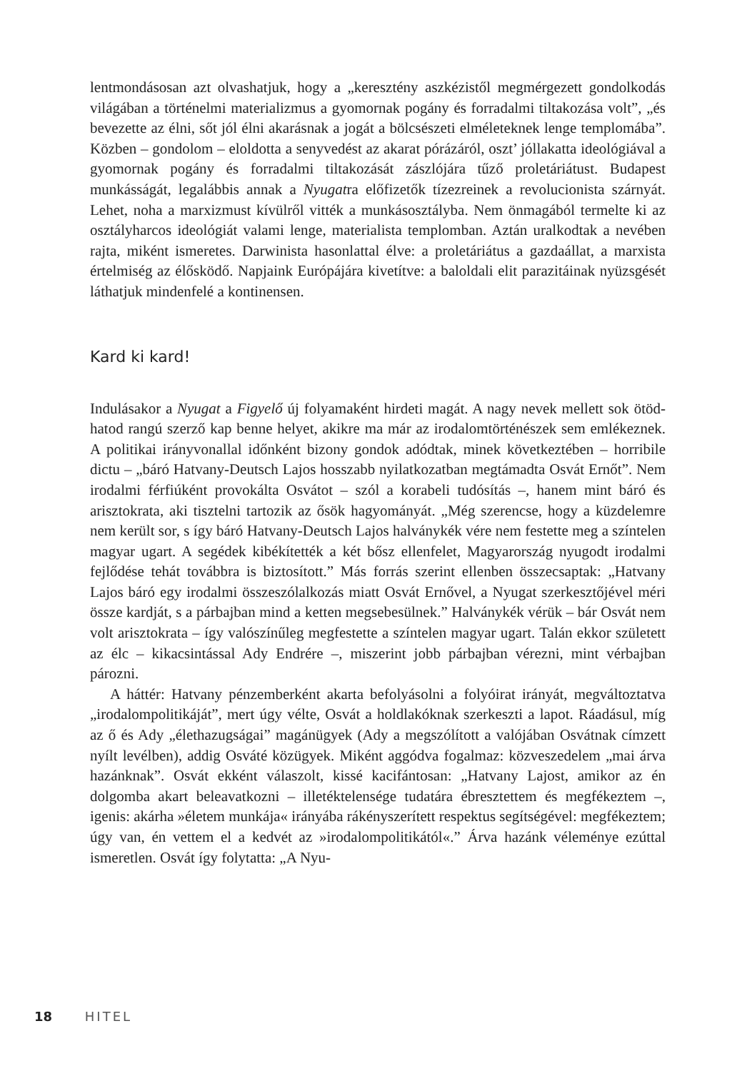lentmondásosan azt olvashatjuk, hogy a „keresztény aszkézistől megmérgezett gondolkodás világában a történelmi materializmus a gyomornak pogány és forradalmi tiltakozása volt”, „és bevezette az élni, sőt jól élni akarásnak a jogát a bölcsészeti elméleteknek lenge templomába”. Közben – gondolom – eloldotta a senyvedést az akarat pórázáról, oszt’ jóllakatta ideológiával a gyomornak pogány és forradalmi tiltakozását zászlójára tűző proletáriátust. Budapest munkásságát, legalábbis annak a Nyugatra előfizetők tízezreinek a revolucionista szárnyát. Lehet, noha a marxizmust kívülről vitték a munkásosztályba. Nem önmagából termelte ki az osztályharcos ideológiát valami lenge, materialista templomban. Aztán uralkodtak a nevében rajta, miként ismeretes. Darwinista hasonlattal élve: a proletáriátus a gazdaállat, a marxista értelmiség az élősködő. Napjaink Európájára kivetítve: a baloldali elit parazitáinak nyüzsgését láthatjuk mindenfelé a kontinensen.
Kard ki kard!
Indulásakor a Nyugat a Figyelő új folyamaként hirdeti magát. A nagy nevek mellett sok ötöd-hatod rangú szerző kap benne helyet, akikre ma már az irodalomtörténészek sem emlékeznek. A politikai irányvonallal időnként bizony gondok adódtak, minek következtében – horribile dictu – „báró Hatvany-Deutsch Lajos hosszabb nyilatkozatban megtámadta Osvát Ernőt”. Nem irodalmi férfiúként provokálta Osvátot – szól a korabeli tudósítás –, hanem mint báró és arisztokrata, aki tisztelni tartozik az ősök hagyományát. „Még szerencse, hogy a küzdelemre nem került sor, s így báró Hatvany-Deutsch Lajos halványkék vére nem festette meg a színtelen magyar ugart. A segédek kibékítették a két bősz ellenfelet, Magyarország nyugodt irodalmi fejlődése tehát továbbra is biztosított.” Más forrás szerint ellenben összecsaptak: „Hatvany Lajos báró egy irodalmi összeszólalkozás miatt Osvát Ernővel, a Nyugat szerkesztőjével méri össze kardját, s a párbajban mind a ketten megsebesülnek.” Halványkék vérük – bár Osvát nem volt arisztokrata – így valószínűleg megfestette a színtelen magyar ugart. Talán ekkor született az élc – kikacsintással Ady Endrére –, miszerint jobb párbajban vérezni, mint vérbajban pározni.
A háttér: Hatvany pénzemberként akarta befolyásolni a folyóirat irányát, megváltoztatva „irodalompolitikáját”, mert úgy vélte, Osvát a holdlakóknak szerkeszti a lapot. Ráadásul, míg az ő és Ady „élethazugságai” magánügyek (Ady a megszólított a valójában Osvátnak címzett nyílt levélben), addig Osváté közügyek. Miként aggódva fogalmaz: közveszedelem „mai árva hazánknak”. Osvát ekként válaszolt, kissé kacifántosan: „Hatvany Lajost, amikor az én dolgomba akart beleavatkozni – illetéktelensége tudatára ébresztettem és megfékeztem –, igenis: akárha »életem munkája« irányába rákényszerített respektus segítségével: megfékeztem; úgy van, én vettem el a kedvét az »irodalompolitikától«.” Árva hazánk véleménye ezúttal ismeretlen. Osvát így folytatta: „A Nyu-
18 HITEL